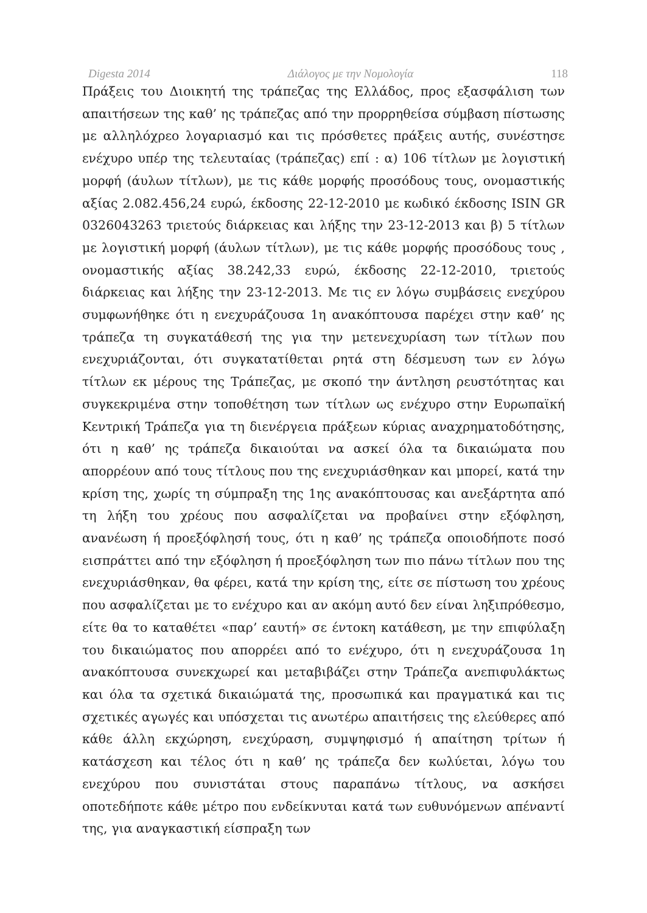Digesta 2014 Διάλογος με την Νομολογία 118
Πράξεις του Διοικητή της τράπεζας της Ελλάδος, προς εξασφάλιση των απαιτήσεων της καθ’ ης τράπεζας από την προρρηθείσα σύμβαση πίστωσης με αλληλόχρεο λογαριασμό και τις πρόσθετες πράξεις αυτής, συνέστησε ενέχυρο υπέρ της τελευταίας (τράπεζας) επί : α) 106 τίτλων με λογιστική μορφή (άυλων τίτλων), με τις κάθε μορφής προσόδους τους, ονομαστικής αξίας 2.082.456,24 ευρώ, έκδοσης 22-12-2010 με κωδικό έκδοσης ISIN GR 0326043263 τριετούς διάρκειας και λήξης την 23-12-2013 και β) 5 τίτλων με λογιστική μορφή (άυλων τίτλων), με τις κάθε μορφής προσόδους τους , ονομαστικής αξίας 38.242,33 ευρώ, έκδοσης 22-12-2010, τριετούς διάρκειας και λήξης την 23-12-2013. Με τις εν λόγω συμβάσεις ενεχύρου συμφωνήθηκε ότι η ενεχυράζουσα 1η ανακόπτουσα παρέχει στην καθ’ ης τράπεζα τη συγκατάθεσή της για την μετενεχυρίαση των τίτλων που ενεχυριάζονται, ότι συγκατατίθεται ρητά στη δέσμευση των εν λόγω τίτλων εκ μέρους της Τράπεζας, με σκοπό την άντληση ρευστότητας και συγκεκριμένα στην τοποθέτηση των τίτλων ως ενέχυρο στην Ευρωπαϊκή Κεντρική Τράπεζα για τη διενέργεια πράξεων κύριας αναχρηματοδότησης, ότι η καθ’ ης τράπεζα δικαιούται να ασκεί όλα τα δικαιώματα που απορρέουν από τους τίτλους που της ενεχυριάσθηκαν και μπορεί, κατά την κρίση της, χωρίς τη σύμπραξη της 1ης ανακόπτουσας και ανεξάρτητα από τη λήξη του χρέους που ασφαλίζεται να προβαίνει στην εξόφληση, ανανέωση ή προεξόφλησή τους, ότι η καθ’ ης τράπεζα οποιοδήποτε ποσό εισπράττει από την εξόφληση ή προεξόφληση των πιο πάνω τίτλων που της ενεχυριάσθηκαν, θα φέρει, κατά την κρίση της, είτε σε πίστωση του χρέους που ασφαλίζεται με το ενέχυρο και αν ακόμη αυτό δεν είναι ληξιπρόθεσμο, είτε θα το καταθέτει «παρ’ εαυτή» σε έντοκη κατάθεση, με την επιφύλαξη του δικαιώματος που απορρέει από το ενέχυρο, ότι η ενεχυράζουσα 1η ανακόπτουσα συνεκχωρεί και μεταβιβάζει στην Τράπεζα ανεπιφυλάκτως και όλα τα σχετικά δικαιώματά της, προσωπικά και πραγματικά και τις σχετικές αγωγές και υπόσχεται τις ανωτέρω απαιτήσεις της ελεύθερες από κάθε άλλη εκχώρηση, ενεχύραση, συμψηφισμό ή απαίτηση τρίτων ή κατάσχεση και τέλος ότι η καθ’ ης τράπεζα δεν κωλύεται, λόγω του ενεχύρου που συνιστάται στους παραπάνω τίτλους, να ασκήσει οποτεδήποτε κάθε μέτρο που ενδείκνυται κατά των ευθυνόμενων απέναντί της, για αναγκαστική είσπραξη των